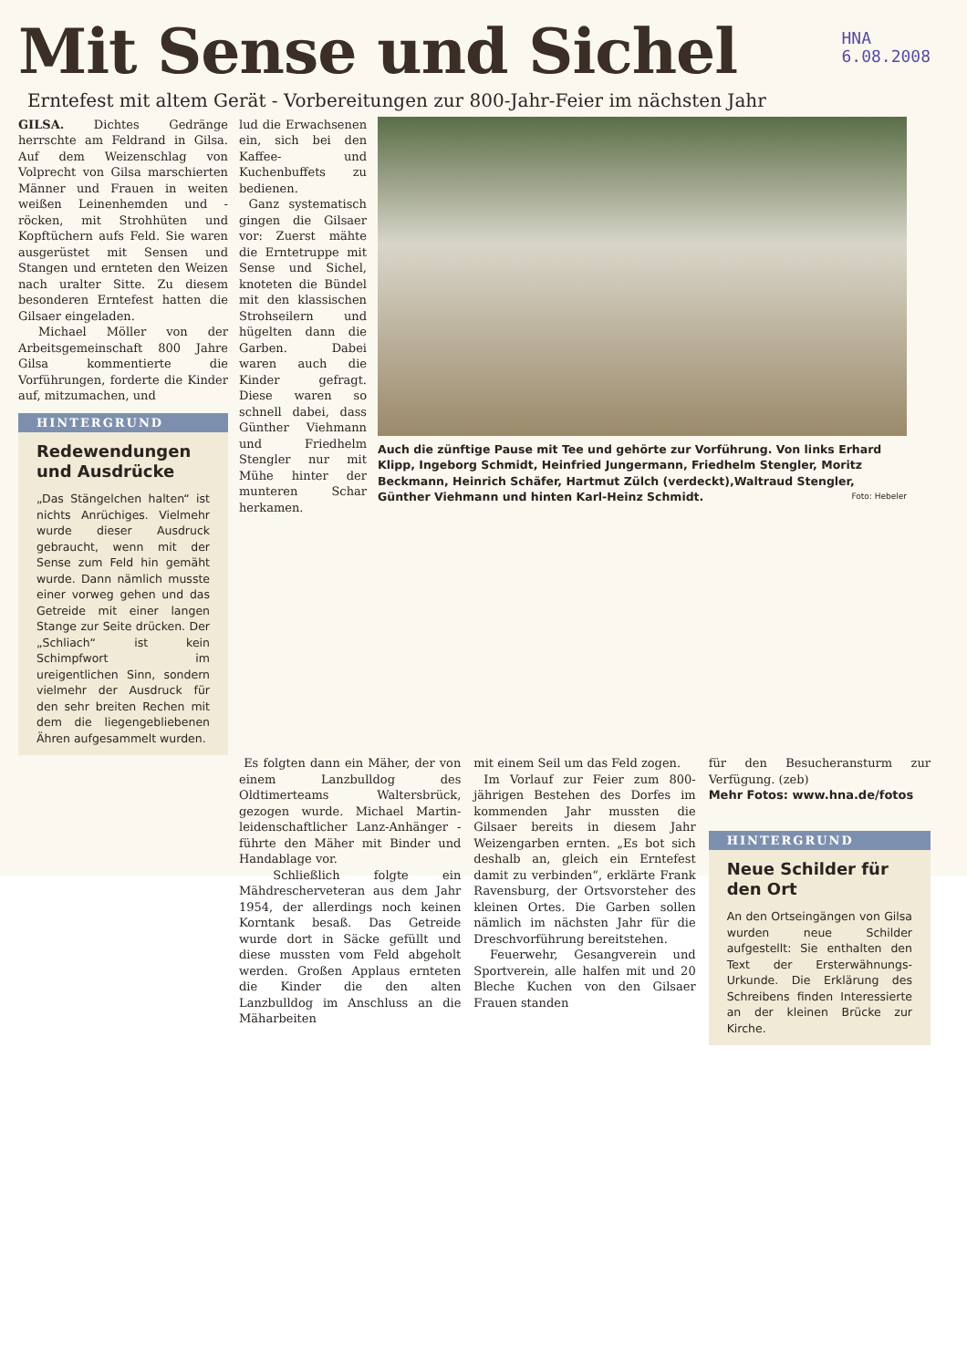Mit Sense und Sichel
HNA
6.08.2008
Erntefest mit altem Gerät - Vorbereitungen zur 800-Jahr-Feier im nächsten Jahr
GILSA. Dichtes Gedränge herrschte am Feldrand in Gilsa. Auf dem Weizenschlag von Volprecht von Gilsa marschierten Männer und Frauen in weiten weißen Leinenhemden und -röcken, mit Strohhüten und Kopftüchern aufs Feld. Sie waren ausgerüstet mit Sensen und Stangen und ernteten den Weizen nach uralter Sitte. Zu diesem besonderen Erntefest hatten die Gilsaer eingeladen.
Michael Möller von der Arbeitsgemeinschaft 800 Jahre Gilsa kommentierte die Vorführungen, forderte die Kinder auf, mitzumachen, und
HINTERGRUND
Redewendungen und Ausdrücke
„Das Stängelchen halten“ ist nichts Anrüchiges. Vielmehr wurde dieser Ausdruck gebraucht, wenn mit der Sense zum Feld hin gemäht wurde. Dann nämlich musste einer vorweg gehen und das Getreide mit einer langen Stange zur Seite drücken. Der „Schliach“ ist kein Schimpfwort im ureigentlichen Sinn, sondern vielmehr der Ausdruck für den sehr breiten Rechen mit dem die liegengebliebenen Ähren aufgesammelt wurden.
lud die Erwachsenen ein, sich bei den Kaffee- und Kuchenbuffets zu bedienen.
Ganz systematisch gingen die Gilsaer vor: Zuerst mähte die Erntetruppe mit Sense und Sichel, knoteten die Bündel mit den klassischen Strohseilern und hügelten dann die Garben. Dabei waren auch die Kinder gefragt. Diese waren so schnell dabei, dass Günther Viehmann und Friedhelm Stengler nur mit Mühe hinter der munteren Schar herkamen.
Auch die zünftige Pause mit Tee und gehörte zur Vorführung. Von links Erhard Klipp, Ingeborg Schmidt, Heinfried Jungermann, Friedhelm Stengler, Moritz Beckmann, Heinrich Schäfer, Hartmut Zülch (verdeckt),Waltraud Stengler, Günther Viehmann und hinten Karl-Heinz Schmidt. Foto: Hebeler
Es folgten dann ein Mäher, der von einem Lanzbulldog des Oldtimerteams Waltersbrück, gezogen wurde. Michael Martin- leidenschaftlicher Lanz-Anhänger - führte den Mäher mit Binder und Handablage vor.
Schließlich folgte ein Mähdrescherveteran aus dem Jahr 1954, der allerdings noch keinen Korntank besaß. Das Getreide wurde dort in Säcke gefüllt und diese mussten vom Feld abgeholt werden. Großen Applaus ernteten die Kinder die den alten Lanzbulldog im Anschluss an die Mäharbeiten
mit einem Seil um das Feld zogen.
Im Vorlauf zur Feier zum 800-jährigen Bestehen des Dorfes im kommenden Jahr mussten die Gilsaer bereits in diesem Jahr Weizengarben ernten. „Es bot sich deshalb an, gleich ein Erntefest damit zu verbinden“, erklärte Frank Ravensburg, der Ortsvorsteher des kleinen Ortes. Die Garben sollen nämlich im nächsten Jahr für die Dreschvorführung bereitstehen.
Feuerwehr, Gesangverein und Sportverein, alle halfen mit und 20 Bleche Kuchen von den Gilsaer Frauen standen
für den Besucheransturm zur Verfügung. (zeb)
Mehr Fotos: www.hna.de/fotos
HINTERGRUND
Neue Schilder für den Ort
An den Ortseingängen von Gilsa wurden neue Schilder aufgestellt: Sie enthalten den Text der Ersterwähnungs-Urkunde. Die Erklärung des Schreibens finden Interessierte an der kleinen Brücke zur Kirche.